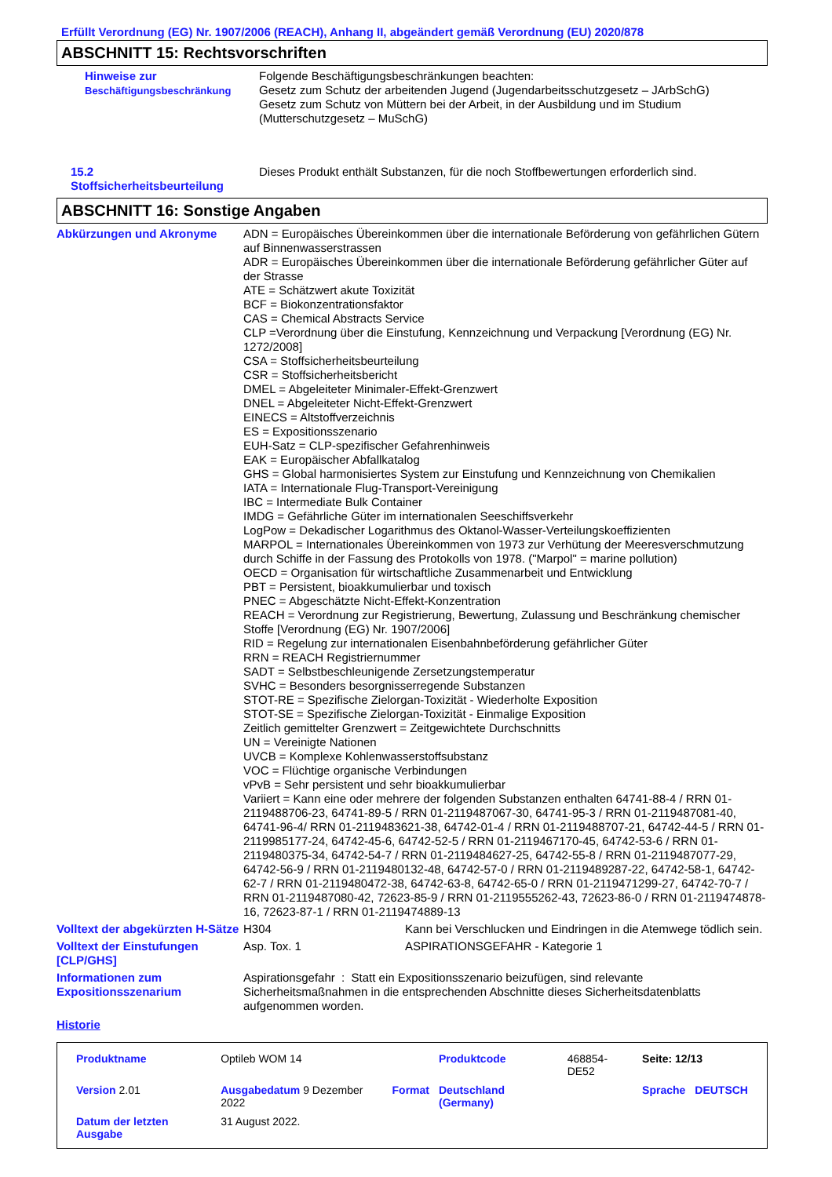Erfüllt Verordnung (EG) Nr. 1907/2006 (REACH), Anhang II, abgeändert gemäß Verordnung (EU) 2020/878
ABSCHNITT 15: Rechtsvorschriften
Hinweise zur
Beschäftigungsbeschränkung
Folgende Beschäftigungsbeschränkungen beachten:
Gesetz zum Schutz der arbeitenden Jugend (Jugendarbeitsschutzgesetz – JArbSchG)
Gesetz zum Schutz von Müttern bei der Arbeit, in der Ausbildung und im Studium
(Mutterschutzgesetz – MuSchG)
15.2
Stoffsicherheitsbeurteilung
Dieses Produkt enthält Substanzen, für die noch Stoffbewertungen erforderlich sind.
ABSCHNITT 16: Sonstige Angaben
Abkürzungen und Akronyme ADN = Europäisches Übereinkommen über die internationale Beförderung von gefährlichen Gütern auf Binnenwasserstrassen
ADR = Europäisches Übereinkommen über die internationale Beförderung gefährlicher Güter auf der Strasse
ATE = Schätzwert akute Toxizität
BCF = Biokonzentrationsfaktor
CAS = Chemical Abstracts Service
CLP =Verordnung über die Einstufung, Kennzeichnung und Verpackung [Verordnung (EG) Nr. 1272/2008]
CSA = Stoffsicherheitsbeurteilung
CSR = Stoffsicherheitsbericht
DMEL = Abgeleiteter Minimaler-Effekt-Grenzwert
DNEL = Abgeleiteter Nicht-Effekt-Grenzwert
EINECS = Altstoffverzeichnis
ES = Expositionsszenario
EUH-Satz = CLP-spezifischer Gefahrenhinweis
EAK = Europäischer Abfallkatalog
GHS = Global harmonisiertes System zur Einstufung und Kennzeichnung von Chemikalien
IATA = Internationale Flug-Transport-Vereinigung
IBC = Intermediate Bulk Container
IMDG = Gefährliche Güter im internationalen Seeschiffsverkehr
LogPow = Dekadischer Logarithmus des Oktanol-Wasser-Verteilungskoeffizienten
MARPOL = Internationales Übereinkommen von 1973 zur Verhütung der Meeresverschmutzung durch Schiffe in der Fassung des Protokolls von 1978. ("Marpol" = marine pollution)
OECD = Organisation für wirtschaftliche Zusammenarbeit und Entwicklung
PBT = Persistent, bioakkumulierbar und toxisch
PNEC = Abgeschätzte Nicht-Effekt-Konzentration
REACH = Verordnung zur Registrierung, Bewertung, Zulassung und Beschränkung chemischer Stoffe [Verordnung (EG) Nr. 1907/2006]
RID = Regelung zur internationalen Eisenbahnbeförderung gefährlicher Güter
RRN = REACH Registriernummer
SADT = Selbstbeschleunigende Zersetzungstemperatur
SVHC = Besonders besorgnisserregende Substanzen
STOT-RE = Spezifische Zielorgan-Toxizität - Wiederholte Exposition
STOT-SE = Spezifische Zielorgan-Toxizität - Einmalige Exposition
Zeitlich gemittelter Grenzwert = Zeitgewichtete Durchschnitts
UN = Vereinigte Nationen
UVCB = Komplexe Kohlenwasserstoffsubstanz
VOC = Flüchtige organische Verbindungen
vPvB = Sehr persistent und sehr bioakkumulierbar
Variiert = Kann eine oder mehrere der folgenden Substanzen enthalten 64741-88-4 / RRN 01-2119488706-23, 64741-89-5 / RRN 01-2119487067-30, 64741-95-3 / RRN 01-2119487081-40, 64741-96-4/ RRN 01-2119483621-38, 64742-01-4 / RRN 01-2119488707-21, 64742-44-5 / RRN 01-2119985177-24, 64742-45-6, 64742-52-5 / RRN 01-2119467170-45, 64742-53-6 / RRN 01-2119480375-34, 64742-54-7 / RRN 01-2119484627-25, 64742-55-8 / RRN 01-2119487077-29, 64742-56-9 / RRN 01-2119480132-48, 64742-57-0 / RRN 01-2119489287-22, 64742-58-1, 64742-62-7 / RRN 01-2119480472-38, 64742-63-8, 64742-65-0 / RRN 01-2119471299-27, 64742-70-7 / RRN 01-2119487080-42, 72623-85-9 / RRN 01-2119555262-43, 72623-86-0 / RRN 01-2119474878-16, 72623-87-1 / RRN 01-2119474889-13
Volltext der abgekürzten H-Sätze
H304 Kann bei Verschlucken und Eindringen in die Atemwege tödlich sein.
Volltext der Einstufungen [CLP/GHS]
Asp. Tox. 1 ASPIRATIONSGEFAHR - Kategorie 1
Informationen zum Expositionsszenarium
Aspirationsgefahr : Statt ein Expositionsszenario beizufügen, sind relevante Sicherheitsmaßnahmen in die entsprechenden Abschnitte dieses Sicherheitsdatenblatts aufgenommen worden.
Historie
| Produktname | Optileb WOM 14 | | Produktcode | 468854-DE52 | Seite: 12/13 | |
| Version 2.01 | Ausgabedatum 9 Dezember 2022 | Format | Deutschland (Germany) | | Sprache | DEUTSCH |
| Datum der letzten Ausgabe | 31 August 2022. | | | | | |